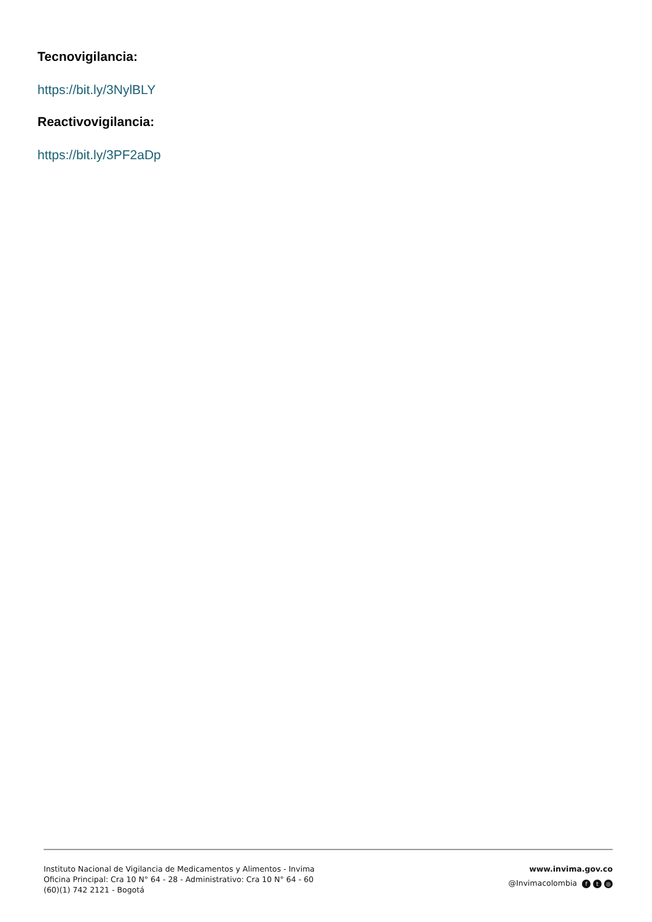Tecnovigilancia:
https://bit.ly/3NylBLY
Reactivovigilancia:
https://bit.ly/3PF2aDp
Instituto Nacional de Vigilancia de Medicamentos y Alimentos - Invima
Oficina Principal: Cra 10 N° 64 - 28 - Administrativo: Cra 10 N° 64 - 60
(60)(1) 742 2121 - Bogotá
www.invima.gov.co
@Invimacolombia f t ◎